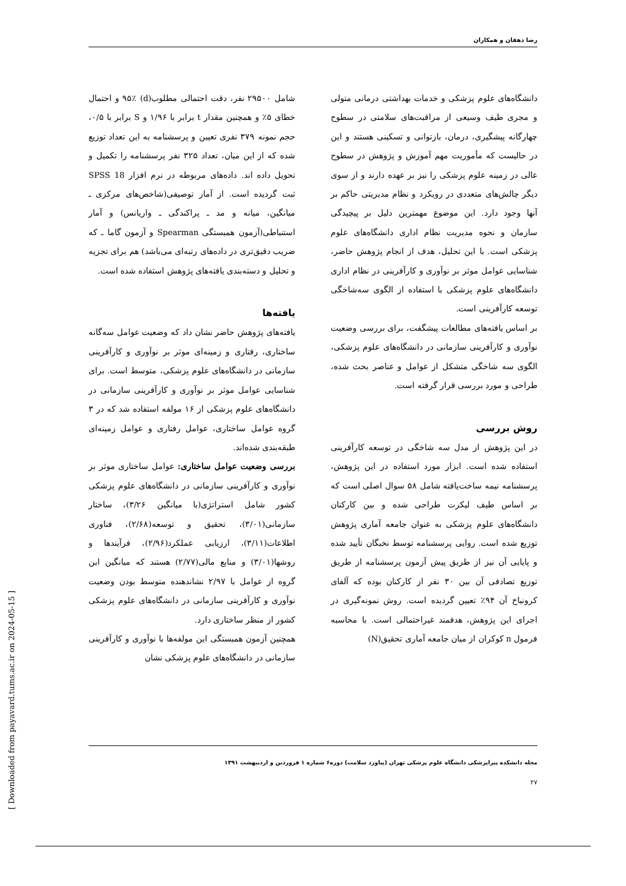رضا دهقان و همکاران
دانشگاه‌های علوم پزشکی و خدمات بهداشتی درمانی متولی و مجری طیف وسیعی از مراقبت‌های سلامتی در سطوح چهارگانه پیشگیری، درمان، بازتوانی و تسکینی هستند و این در حالیست که مأموریت مهم آموزش و پژوهش در سطوح عالی در زمینه علوم پزشکی را نیز بر عهده دارند و از سوی دیگر چالش‌های متعددی در رویکرد و نظام مدیریتی حاکم بر آنها وجود دارد. این موضوع مهمترین دلیل بر پیچیدگی سازمان و نحوه مدیریت نظام اداری دانشگاه‌های علوم پزشکی است. با این تحلیل، هدف از انجام پژوهش حاضر، شناسایی عوامل موثر بر نوآوری و کارآفرینی در نظام اداری دانشگاه‌های علوم پزشکی با استفاده از الگوی سه‌شاخگی توسعه کارآفرینی است.
بر اساس یافته‌های مطالعات پیشگفت، برای بررسی وضعیت نوآوری و کارآفرینی سازمانی در دانشگاه‌های علوم پزشکی، الگوی سه شاخگی متشکل از عوامل و عناصر بحث شده، طراحی و مورد بررسی قرار گرفته است.
روش بررسی
در این پژوهش از مدل سه شاخگی در توسعه کارآفرینی استفاده شده است. ابزار مورد استفاده در این پژوهش، پرسشنامه نیمه ساخت‌یافته شامل ۵۸ سوال اصلی است که بر اساس طیف لیکرت طراحی شده و بین کارکنان دانشگاه‌های علوم پزشکی به عنوان جامعه آماری پژوهش توزیع شده است. روایی پرسشنامه توسط نخبگان تأیید شده و پایایی آن نیز از طریق پیش آزمون پرسشنامه از طریق توزیع تصادفی آن بین ۳۰ نفر از کارکنان بوده که آلفای کرونباخ آن ۹۴٪ تعیین گردیده است. روش نمونه‌گیری در اجرای این پژوهش، هدفمند غیراحتمالی است. با محاسبه فرمول n کوکران از میان جامعه آماری تحقیق(N)
شامل ۲۹۵۰۰ نفر، دقت احتمالی مطلوب(d) ۹۵٪ و احتمال خطای ۵٪ و همچنین مقدار t برابر با ۱/۹۶ و S برابر با ۰/۵، حجم نمونه ۳۷۹ نفری تعیین و پرسشنامه به این تعداد توزیع شده که از این میان، تعداد ۳۲۵ نفر پرسشنامه را تکمیل و تحویل داده اند. داده‌های مربوطه در نرم افزار SPSS 18 ثبت گردیده است. از آمار توصیفی(شاخص‌های مرکزی ـ میانگین، میانه و مد ـ پراکندگی ـ واریانس) و آمار استنباطی(آزمون همبستگی Spearman و آزمون گاما ـ که ضریب دقیق‌تری در داده‌های رتبه‌ای می‌باشد) هم برای تجزیه و تحلیل و دسته‌بندی یافته‌های پژوهش استفاده شده است.
یافته‌ها
یافته‌های پژوهش حاضر نشان داد که وضعیت عوامل سه‌گانه ساختاری، رفتاری و زمینه‌ای موثر بر نوآوری و کارآفرینی سازمانی در دانشگاه‌های علوم پزشکی، متوسط است. برای شناسایی عوامل موثر بر نوآوری و کارآفرینی سازمانی در دانشگاه‌های علوم پزشکی از ۱۶ مولفه استفاده شد که در ۳ گروه عوامل ساختاری، عوامل رفتاری و عوامل زمینه‌ای طبقه‌بندی شده‌اند.
بررسی وضعیت عوامل ساختاری: عوامل ساختاری موثر بر نوآوری و کارآفرینی سازمانی در دانشگاه‌های علوم پزشکی کشور شامل استراتژی(با میانگین ۳/۲۶)، ساختار سازمانی(۳/۰۱)، تحقیق و توسعه(۲/۶۸)، فناوری اطلاعات(۳/۱۱)، ارزیابی عملکرد(۲/۹۶)، فرآیندها و روشها(۳/۰۱) و منابع مالی(۲/۷۷) هستند که میانگین این گروه از عوامل با ۲/۹۷ نشاندهنده متوسط بودن وضعیت نوآوری و کارآفرینی سازمانی در دانشگاه‌های علوم پزشکی کشور از منظر ساختاری دارد.
همچنین آزمون همبستگی این مولفه‌ها با نوآوری و کارآفرینی سازمانی در دانشگاه‌های علوم پزشکی نشان
مجله دانشکده پیراپزشکی دانشگاه علوم پزشکی تهران (پیاورد سلامت) دوره۶ شماره ۱ فروردین و اردیبهشت ۱۳۹۱
۲۷
[ Downloaded from payavard.tums.ac.ir on 2024-05-15 ]